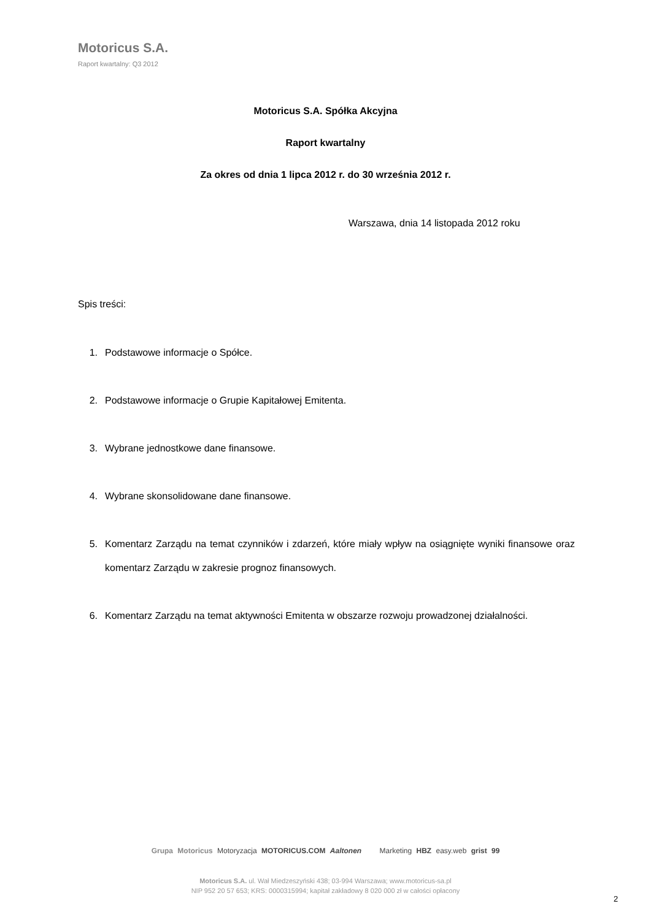Motoricus S.A.
Raport kwartalny: Q3 2012
Motoricus S.A. Spółka Akcyjna
Raport kwartalny
Za okres od dnia 1 lipca 2012 r. do 30 września 2012 r.
Warszawa, dnia 14 listopada 2012 roku
Spis treści:
1. Podstawowe informacje o Spółce.
2. Podstawowe informacje o Grupie Kapitałowej Emitenta.
3. Wybrane jednostkowe dane finansowe.
4. Wybrane skonsolidowane dane finansowe.
5. Komentarz Zarządu na temat czynników i zdarzeń, które miały wpływ na osiągnięte wyniki finansowe oraz komentarz Zarządu w zakresie prognoz finansowych.
6. Komentarz Zarządu na temat aktywności Emitenta w obszarze rozwoju prowadzonej działalności.
Grupa Motoricus Motoryzacja MOTORICUS.COM Aaltonen Marketing HBZ easy.web grist 99
Motoricus S.A. ul. Wał Miedzeszyński 438; 03-994 Warszawa; www.motoricus-sa.pl
NIP 952 20 57 653; KRS: 0000315994; kapitał zakładowy 8 020 000 zł w całości opłacony
2